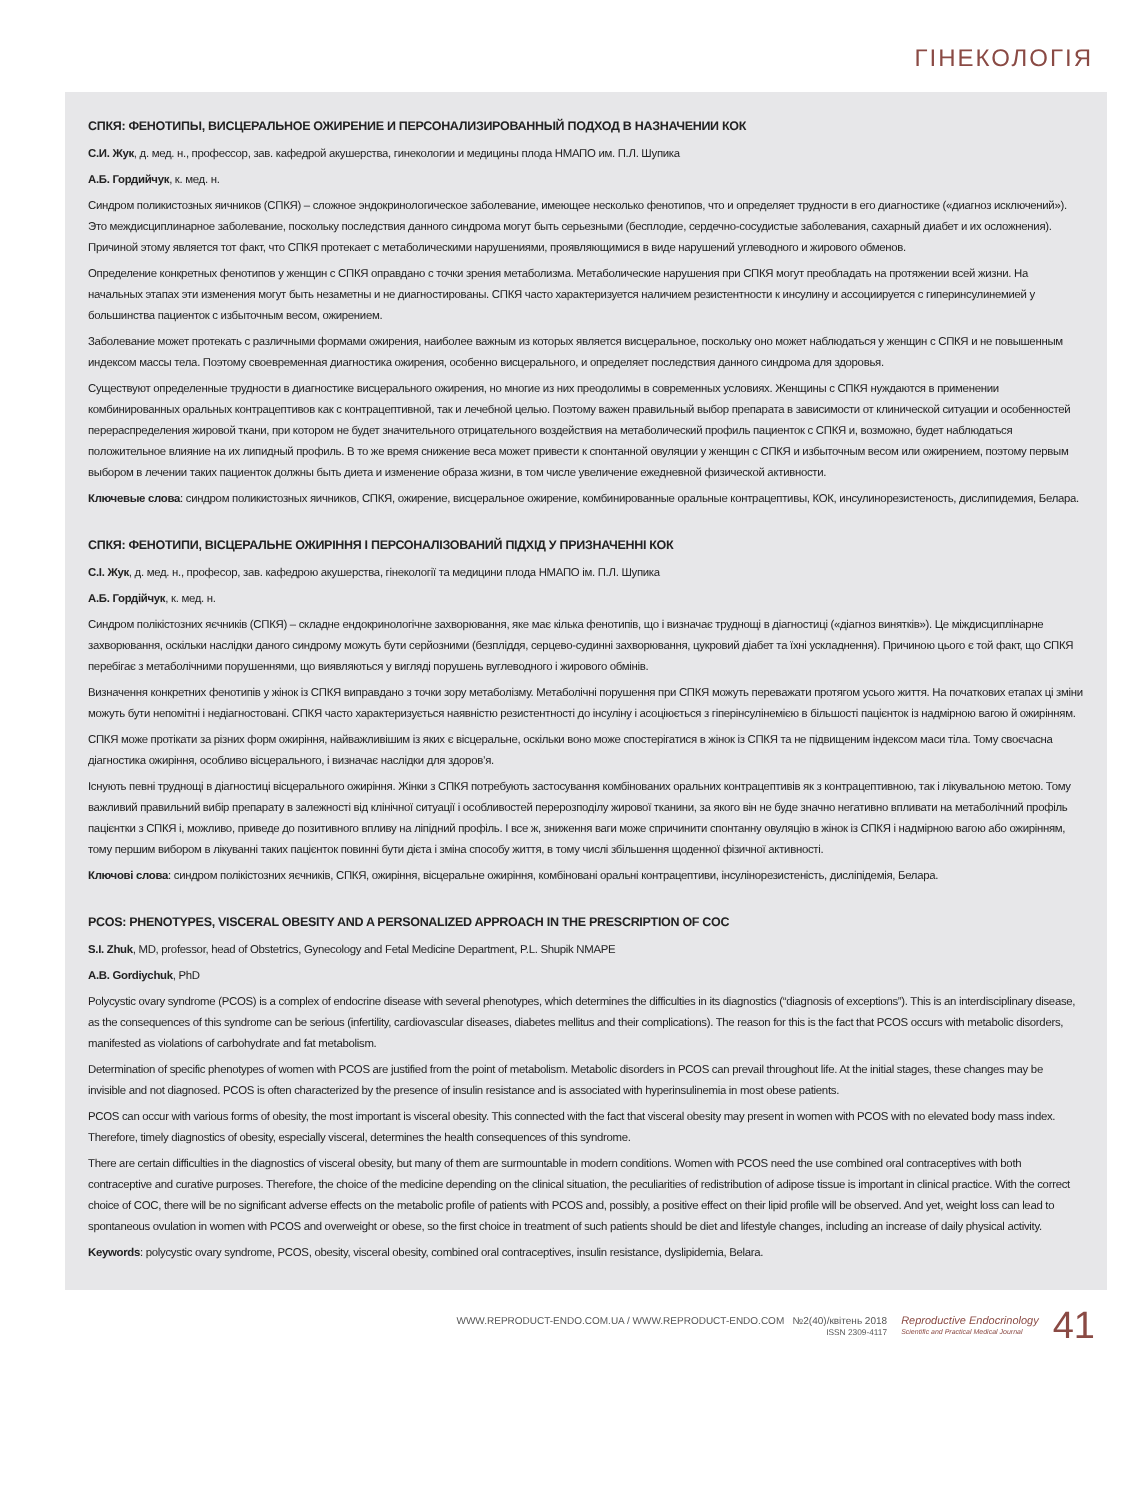ГІНЕКОЛОГІЯ
СПКЯ: ФЕНОТИПЫ, ВИСЦЕРАЛЬНОЕ ОЖИРЕНИЕ И ПЕРСОНАЛИЗИРОВАННЫЙ ПОДХОД В НАЗНАЧЕНИИ КОК
С.И. Жук, д. мед. н., профессор, зав. кафедрой акушерства, гинекологии и медицины плода НМАПО им. П.Л. Шупика
А.Б. Гордийчук, к. мед. н.
Синдром поликистозных яичников (СПКЯ) – сложное эндокринологическое заболевание, имеющее несколько фенотипов, что и определяет трудности в его диагностике («диагноз исключений»). Это междисциплинарное заболевание, поскольку последствия данного синдрома могут быть серьезными (бесплодие, сердечно-сосудистые заболевания, сахарный диабет и их осложнения). Причиной этому является тот факт, что СПКЯ протекает с метаболическими нарушениями, проявляющимися в виде нарушений углеводного и жирового обменов.
Определение конкретных фенотипов у женщин с СПКЯ оправдано с точки зрения метаболизма. Метаболические нарушения при СПКЯ могут преобладать на протяжении всей жизни. На начальных этапах эти изменения могут быть незаметны и не диагностированы. СПКЯ часто характеризуется наличием резистентности к инсулину и ассоциируется с гиперинсулинемией у большинства пациенток с избыточным весом, ожирением.
Заболевание может протекать с различными формами ожирения, наиболее важным из которых является висцеральное, поскольку оно может наблюдаться у женщин с СПКЯ и не повышенным индексом массы тела. Поэтому своевременная диагностика ожирения, особенно висцерального, и определяет последствия данного синдрома для здоровья.
Существуют определенные трудности в диагностике висцерального ожирения, но многие из них преодолимы в современных условиях. Женщины с СПКЯ нуждаются в применении комбинированных оральных контрацептивов как с контрацептивной, так и лечебной целью. Поэтому важен правильный выбор препарата в зависимости от клинической ситуации и особенностей перераспределения жировой ткани, при котором не будет значительного отрицательного воздействия на метаболический профиль пациенток с СПКЯ и, возможно, будет наблюдаться положительное влияние на их липидный профиль. В то же время снижение веса может привести к спонтанной овуляции у женщин с СПКЯ и избыточным весом или ожирением, поэтому первым выбором в лечении таких пациенток должны быть диета и изменение образа жизни, в том числе увеличение ежедневной физической активности.
Ключевые слова: синдром поликистозных яичников, СПКЯ, ожирение, висцеральное ожирение, комбинированные оральные контрацептивы, КОК, инсулинорезистеность, дислипидемия, Белара.
СПКЯ: ФЕНОТИПИ, ВІСЦЕРАЛЬНЕ ОЖИРІННЯ І ПЕРСОНАЛІЗОВАНИЙ ПІДХІД У ПРИЗНАЧЕННІ КОК
С.І. Жук, д. мед. н., професор, зав. кафедрою акушерства, гінекології та медицини плода НМАПО ім. П.Л. Шупика
А.Б. Гордійчук, к. мед. н.
Синдром полікістозних яєчників (СПКЯ) – складне ендокринологічне захворювання, яке має кілька фенотипів, що і визначає труднощі в діагностиці («діагноз винятків»). Це міждисциплінарне захворювання, оскільки наслідки даного синдрому можуть бути серйозними (безпліддя, серцево-судинні захворювання, цукровий діабет та їхні ускладнення). Причиною цього є той факт, що СПКЯ перебігає з метаболічними порушеннями, що виявляються у вигляді порушень вуглеводного і жирового обмінів.
Визначення конкретних фенотипів у жінок із СПКЯ виправдано з точки зору метаболізму. Метаболічні порушення при СПКЯ можуть переважати протягом усього життя. На початкових етапах ці зміни можуть бути непомітні і недіагностовані. СПКЯ часто характеризується наявністю резистентності до інсуліну і асоціюється з гіперінсулінемією в більшості пацієнток із надмірною вагою й ожирінням.
СПКЯ може протікати за різних форм ожиріння, найважливішим із яких є вісцеральне, оскільки воно може спостерігатися в жінок із СПКЯ та не підвищеним індексом маси тіла. Тому своєчасна діагностика ожиріння, особливо вісцерального, і визначає наслідки для здоров’я.
Існують певні труднощі в діагностиці вісцерального ожиріння. Жінки з СПКЯ потребують застосування комбінованих оральних контрацептивів як з контрацептивною, так і лікувальною метою. Тому важливий правильний вибір препарату в залежності від клінічної ситуації і особливостей перерозподілу жирової тканини, за якого він не буде значно негативно впливати на метаболічний профіль пацієнтки з СПКЯ і, можливо, приведе до позитивного впливу на ліпідний профіль. І все ж, зниження ваги може спричинити спонтанну овуляцію в жінок із СПКЯ і надмірною вагою або ожирінням, тому першим вибором в лікуванні таких пацієнток повинні бути дієта і зміна способу життя, в тому числі збільшення щоденної фізичної активності.
Ключові слова: синдром полікістозних яєчників, СПКЯ, ожиріння, вісцеральне ожиріння, комбіновані оральні контрацептиви, інсулінорезистеність, дисліпідемія, Белара.
PCOS: PHENOTYPES, VISCERAL OBESITY AND A PERSONALIZED APPROACH IN THE PRESCRIPTION OF COC
S.I. Zhuk, MD, professor, head of Obstetrics, Gynecology and Fetal Medicine Department, P.L. Shupik NMAPE
A.B. Gordiychuk, PhD
Polycystic ovary syndrome (PCOS) is a complex of endocrine disease with several phenotypes, which determines the difficulties in its diagnostics (“diagnosis of exceptions”). This is an interdisciplinary disease, as the consequences of this syndrome can be serious (infertility, cardiovascular diseases, diabetes mellitus and their complications). The reason for this is the fact that PCOS occurs with metabolic disorders, manifested as violations of carbohydrate and fat metabolism.
Determination of specific phenotypes of women with PCOS are justified from the point of metabolism. Metabolic disorders in PCOS can prevail throughout life. At the initial stages, these changes may be invisible and not diagnosed. PCOS is often characterized by the presence of insulin resistance and is associated with hyperinsulinemia in most obese patients.
PCOS can occur with various forms of obesity, the most important is visceral obesity. This connected with the fact that visceral obesity may present in women with PCOS with no elevated body mass index. Therefore, timely diagnostics of obesity, especially visceral, determines the health consequences of this syndrome.
There are certain difficulties in the diagnostics of visceral obesity, but many of them are surmountable in modern conditions. Women with PCOS need the use combined oral contraceptives with both contraceptive and curative purposes. Therefore, the choice of the medicine depending on the clinical situation, the peculiarities of redistribution of adipose tissue is important in clinical practice. With the correct choice of COC, there will be no significant adverse effects on the metabolic profile of patients with PCOS and, possibly, a positive effect on their lipid profile will be observed. And yet, weight loss can lead to spontaneous ovulation in women with PCOS and overweight or obese, so the first choice in treatment of such patients should be diet and lifestyle changes, including an increase of daily physical activity.
Keywords: polycystic ovary syndrome, PCOS, obesity, visceral obesity, combined oral contraceptives, insulin resistance, dyslipidemia, Belara.
WWW.REPRODUCT-ENDO.COM.UA / WWW.REPRODUCT-ENDO.COM №2(40)/квітень 2018
ISSN 2309-4117
Reproductive Endocrinology
Scientific and Practical Medical Journal
41